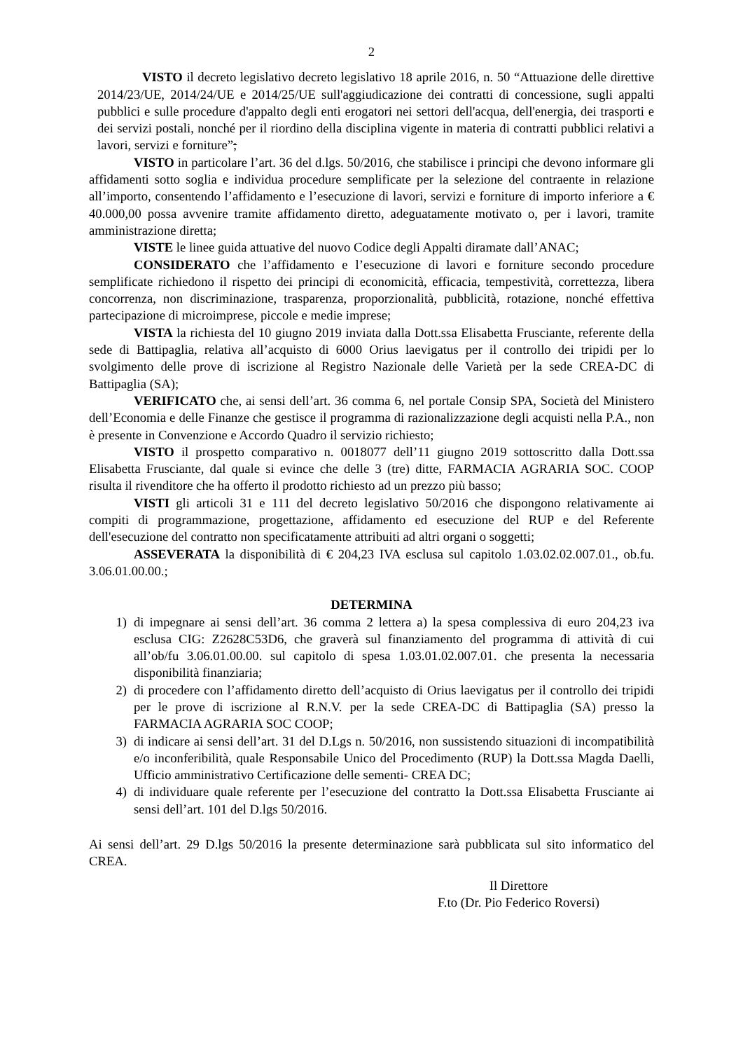2
VISTO il decreto legislativo decreto legislativo 18 aprile 2016, n. 50 “Attuazione delle direttive 2014/23/UE, 2014/24/UE e 2014/25/UE sull'aggiudicazione dei contratti di concessione, sugli appalti pubblici e sulle procedure d'appalto degli enti erogatori nei settori dell'acqua, dell'energia, dei trasporti e dei servizi postali, nonché per il riordino della disciplina vigente in materia di contratti pubblici relativi a lavori, servizi e forniture”;
VISTO in particolare l’art. 36 del d.lgs. 50/2016, che stabilisce i principi che devono informare gli affidamenti sotto soglia e individua procedure semplificate per la selezione del contraente in relazione all’importo, consentendo l’affidamento e l’esecuzione di lavori, servizi e forniture di importo inferiore a € 40.000,00 possa avvenire tramite affidamento diretto, adeguatamente motivato o, per i lavori, tramite amministrazione diretta;
VISTE le linee guida attuative del nuovo Codice degli Appalti diramate dall’ANAC;
CONSIDERATO che l’affidamento e l’esecuzione di lavori e forniture secondo procedure semplificate richiedono il rispetto dei principi di economicità, efficacia, tempestività, correttezza, libera concorrenza, non discriminazione, trasparenza, proporzionalità, pubblicità, rotazione, nonché effettiva partecipazione di microimprese, piccole e medie imprese;
VISTA la richiesta del 10 giugno 2019 inviata dalla Dott.ssa Elisabetta Frusciante, referente della sede di Battipaglia, relativa all’acquisto di 6000 Orius laevigatus per il controllo dei tripidi per lo svolgimento delle prove di iscrizione al Registro Nazionale delle Varietà per la sede CREA-DC di Battipaglia (SA);
VERIFICATO che, ai sensi dell’art. 36 comma 6, nel portale Consip SPA, Società del Ministero dell’Economia e delle Finanze che gestisce il programma di razionalizzazione degli acquisti nella P.A., non è presente in Convenzione e Accordo Quadro il servizio richiesto;
VISTO il prospetto comparativo n. 0018077 dell’11 giugno 2019 sottoscritto dalla Dott.ssa Elisabetta Frusciante, dal quale si evince che delle 3 (tre) ditte, FARMACIA AGRARIA SOC. COOP risulta il rivenditore che ha offerto il prodotto richiesto ad un prezzo più basso;
VISTI gli articoli 31 e 111 del decreto legislativo 50/2016 che dispongono relativamente ai compiti di programmazione, progettazione, affidamento ed esecuzione del RUP e del Referente dell'esecuzione del contratto non specificatamente attribuiti ad altri organi o soggetti;
ASSEVERATA la disponibilità di € 204,23 IVA esclusa sul capitolo 1.03.02.02.007.01., ob.fu. 3.06.01.00.00.;
DETERMINA
1) di impegnare ai sensi dell’art. 36 comma 2 lettera a) la spesa complessiva di euro 204,23 iva esclusa CIG: Z2628C53D6, che graverà sul finanziamento del programma di attività di cui all’ob/fu 3.06.01.00.00. sul capitolo di spesa 1.03.01.02.007.01. che presenta la necessaria disponibilità finanziaria;
2) di procedere con l’affidamento diretto dell’acquisto di Orius laevigatus per il controllo dei tripidi per le prove di iscrizione al R.N.V. per la sede CREA-DC di Battipaglia (SA) presso la FARMACIA AGRARIA SOC COOP;
3) di indicare ai sensi dell’art. 31 del D.Lgs n. 50/2016, non sussistendo situazioni di incompatibilità e/o inconferibilità, quale Responsabile Unico del Procedimento (RUP) la Dott.ssa Magda Daelli, Ufficio amministrativo Certificazione delle sementi- CREA DC;
4) di individuare quale referente per l’esecuzione del contratto la Dott.ssa Elisabetta Frusciante ai sensi dell’art. 101 del D.lgs 50/2016.
Ai sensi dell’art. 29 D.lgs 50/2016 la presente determinazione sarà pubblicata sul sito informatico del CREA.
Il Direttore
F.to (Dr. Pio Federico Roversi)